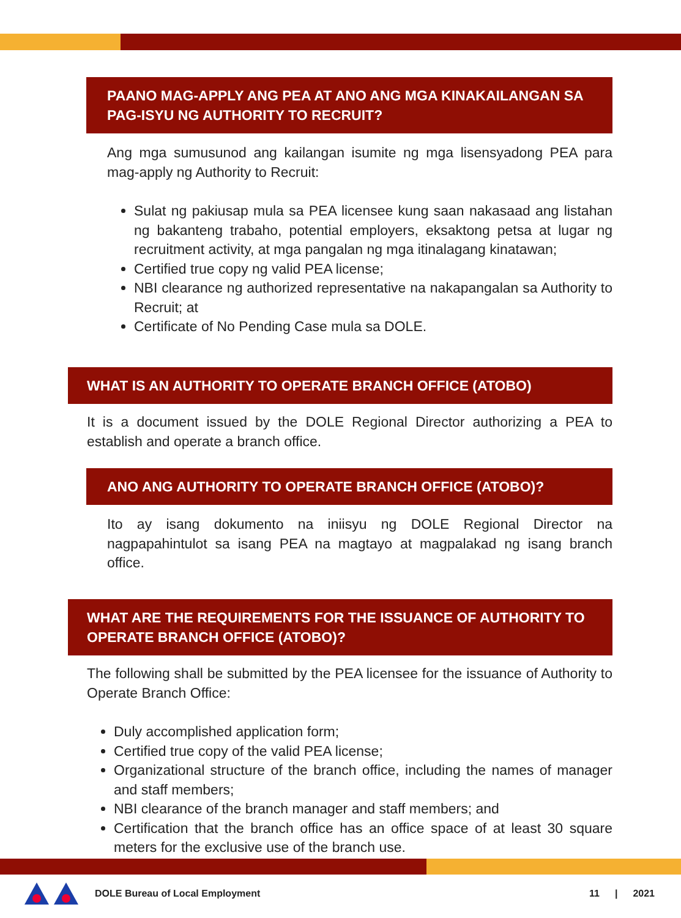PAANO MAG-APPLY ANG PEA AT ANO ANG MGA KINAKAILANGAN SA PAG-ISYU NG AUTHORITY TO RECRUIT?
Ang mga sumusunod ang kailangan isumite ng mga lisensyadong PEA para mag-apply ng Authority to Recruit:
Sulat ng pakiusap mula sa PEA licensee kung saan nakasaad ang listahan ng bakanteng trabaho, potential employers, eksaktong petsa at lugar ng recruitment activity, at mga pangalan ng mga itinalagang kinatawan;
Certified true copy ng valid PEA license;
NBI clearance ng authorized representative na nakapangalan sa Authority to Recruit; at
Certificate of No Pending Case mula sa DOLE.
WHAT IS AN AUTHORITY TO OPERATE BRANCH OFFICE (ATOBO)
It is a document issued by the DOLE Regional Director authorizing a PEA to establish and operate a branch office.
ANO ANG AUTHORITY TO OPERATE BRANCH OFFICE (ATOBO)?
Ito ay isang dokumento na iniisyu ng DOLE Regional Director na nagpapahintulot sa isang PEA na magtayo at magpalakad ng isang branch office.
WHAT ARE THE REQUIREMENTS FOR THE ISSUANCE OF AUTHORITY TO OPERATE BRANCH OFFICE (ATOBO)?
The following shall be submitted by the PEA licensee for the issuance of Authority to Operate Branch Office:
Duly accomplished application form;
Certified true copy of the valid PEA license;
Organizational structure of the branch office, including the names of manager and staff members;
NBI clearance of the branch manager and staff members; and
Certification that the branch office has an office space of at least 30 square meters for the exclusive use of the branch use.
DOLE Bureau of Local Employment 11 | 2021